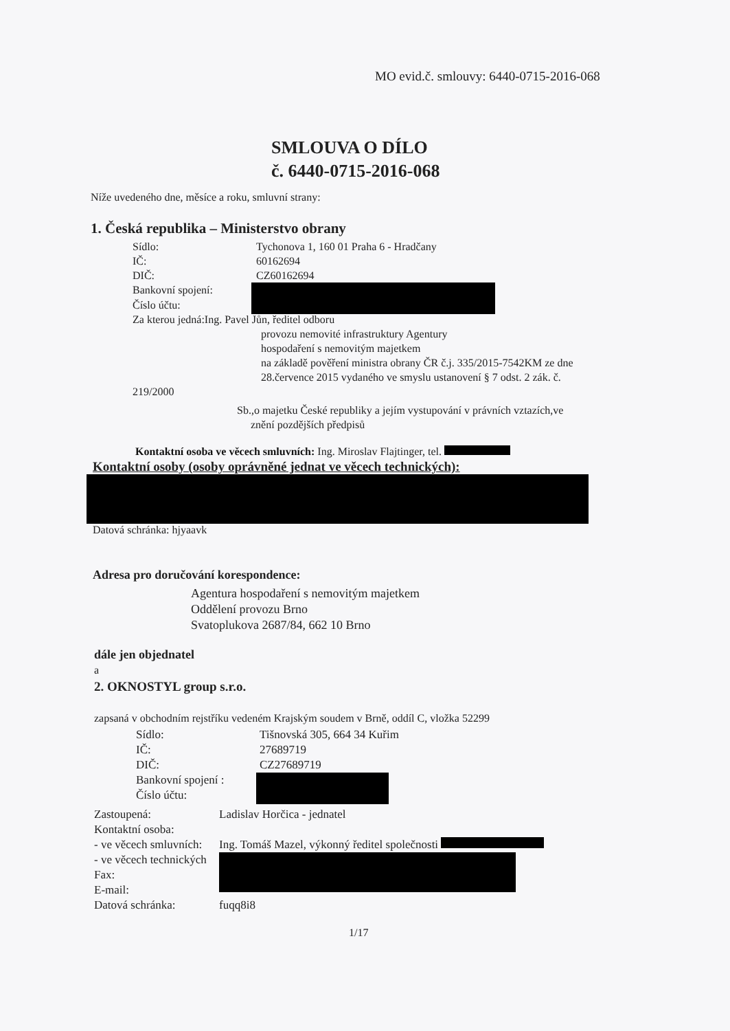MO evid.č. smlouvy: 6440-0715-2016-068
SMLOUVA O DÍLO
č. 6440-0715-2016-068
Níže uvedeného dne, měsíce a roku, smluvní strany:
1. Česká republika – Ministerstvo obrany
Sídlo: Tychonova 1, 160 01 Praha 6 - Hradčany
IČ: 60162694
DIČ: CZ60162694
Bankovní spojení:
Číslo účtu:
Za kterou jedná:Ing. Pavel Jůn, ředitel odboru
provozu nemovité infrastruktury Agentury
hospodaření s nemovitým majetkem
na základě pověření ministra obrany ČR č.j. 335/2015-7542KM ze dne
28.července 2015 vydaného ve smyslu ustanovení § 7 odst. 2 zák. č.
219/2000
Sb.,o majetku České republiky a jejím vystupování v právních vztazích,ve
znění pozdějších předpisů
Kontaktní osoba ve věcech smluvních: Ing. Miroslav Flajtinger, tel.
Kontaktní osoby (osoby oprávněné jednat ve věcech technických):
Datová schránka: hjyaavk
Adresa pro doručování korespondence:
Agentura hospodaření s nemovitým majetkem
Oddělení provozu Brno
Svatoplukova 2687/84, 662 10 Brno
dále jen objednatel
a
2. OKNOSTYL group s.r.o.
zapsaná v obchodním rejstříku vedeném Krajským soudem v Brně, oddíl C, vložka 52299
Sídlo: Tišnovská 305, 664 34 Kuřim
IČ: 27689719
DIČ: CZ27689719
Bankovní spojení :
Číslo účtu:
Zastoupená: Ladislav Horčica - jednatel
Kontaktní osoba:
- ve věcech smluvních: Ing. Tomáš Mazel, výkonný ředitel společnosti
- ve věcech technických
Fax:
E-mail:
Datová schránka: fuqq8i8
1/17